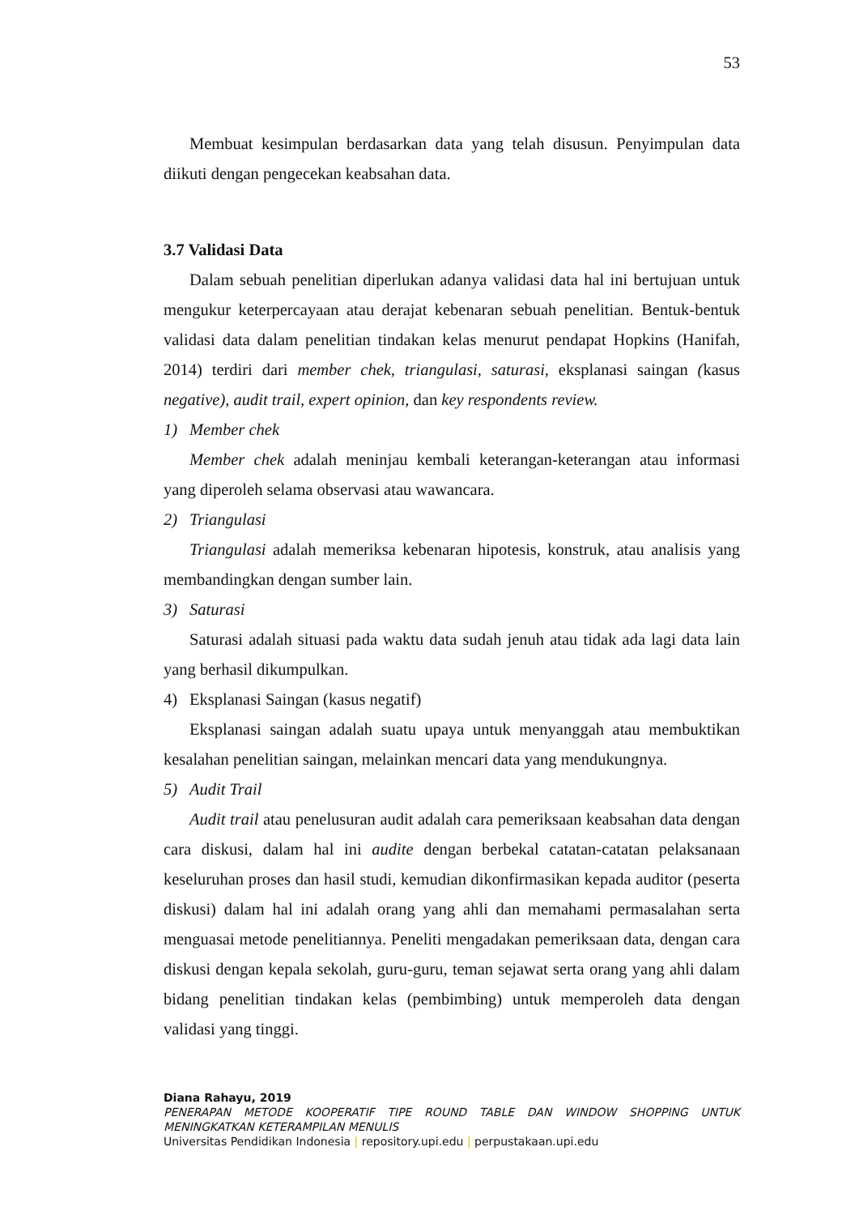53
Membuat kesimpulan berdasarkan data yang telah disusun. Penyimpulan data diikuti dengan pengecekan keabsahan data.
3.7 Validasi Data
Dalam sebuah penelitian diperlukan adanya validasi data hal ini bertujuan untuk mengukur keterpercayaan atau derajat kebenaran sebuah penelitian. Bentuk-bentuk validasi data dalam penelitian tindakan kelas menurut pendapat Hopkins (Hanifah, 2014) terdiri dari member chek, triangulasi, saturasi, eksplanasi saingan (kasus negative), audit trail, expert opinion, dan key respondents review.
1) Member chek
Member chek adalah meninjau kembali keterangan-keterangan atau informasi yang diperoleh selama observasi atau wawancara.
2) Triangulasi
Triangulasi adalah memeriksa kebenaran hipotesis, konstruk, atau analisis yang membandingkan dengan sumber lain.
3) Saturasi
Saturasi adalah situasi pada waktu data sudah jenuh atau tidak ada lagi data lain yang berhasil dikumpulkan.
4) Eksplanasi Saingan (kasus negatif)
Eksplanasi saingan adalah suatu upaya untuk menyanggah atau membuktikan kesalahan penelitian saingan, melainkan mencari data yang mendukungnya.
5) Audit Trail
Audit trail atau penelusuran audit adalah cara pemeriksaan keabsahan data dengan cara diskusi, dalam hal ini audite dengan berbekal catatan-catatan pelaksanaan keseluruhan proses dan hasil studi, kemudian dikonfirmasikan kepada auditor (peserta diskusi) dalam hal ini adalah orang yang ahli dan memahami permasalahan serta menguasai metode penelitiannya. Peneliti mengadakan pemeriksaan data, dengan cara diskusi dengan kepala sekolah, guru-guru, teman sejawat serta orang yang ahli dalam bidang penelitian tindakan kelas (pembimbing) untuk memperoleh data dengan validasi yang tinggi.
Diana Rahayu, 2019
PENERAPAN METODE KOOPERATIF TIPE ROUND TABLE DAN WINDOW SHOPPING UNTUK MENINGKATKAN KETERAMPILAN MENULIS
Universitas Pendidikan Indonesia | repository.upi.edu | perpustakaan.upi.edu